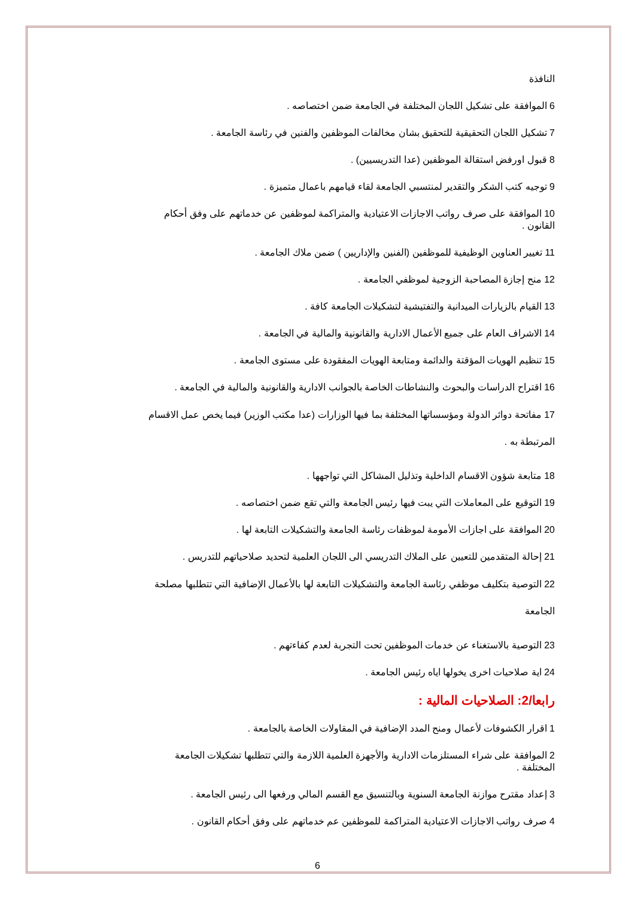النافذة
6 الموافقة على تشكيل اللجان المختلفة في الجامعة ضمن اختصاصه .
7 تشكيل اللجان التحقيقية للتحقيق بشان مخالفات الموظفين والفنين في رئاسة الجامعة .
8 قبول اورفض استقالة الموظفين (عدا التدريسيين) .
9 توجيه كتب الشكر والتقدير لمنتسبي الجامعة لقاء قيامهم باعمال متميزة .
10 الموافقة على صرف رواتب الاجازات الاعتيادية والمتراكمة لموظفين عن خدماتهم على وفق أحكام القانون .
11 تغيير العناوين الوظيفية للموظفين (الفنين والإداريين ) ضمن ملاك الجامعة .
12 منح إجازة المصاحبة الزوجية لموظفي الجامعة .
13 القيام بالزيارات الميدانية والتفتيشية لتشكيلات الجامعة كافة .
14 الاشراف العام على جميع الأعمال الادارية والقانونية والمالية في الجامعة .
15 تنظيم الهويات المؤقتة والدائمة ومتابعة الهويات المفقودة على مستوى الجامعة .
16 اقتراح الدراسات والبحوث والنشاطات الخاصة بالجوانب الادارية والقانونية والمالية في الجامعة .
17 مفاتحة دوائر الدولة ومؤسساتها المختلفة بما فيها الوزارات (عدا مكتب الوزير) فيما يخص عمل الاقسام المرتبطة به .
18 متابعة شؤون الاقسام الداخلية وتذليل المشاكل التي تواجهها .
19 التوقيع على المعاملات التي يبت فيها رئيس الجامعة والتي تقع ضمن اختصاصه .
20 الموافقة على اجازات الأمومة لموظفات رئاسة الجامعة والتشكيلات التابعة لها .
21 إحالة المتقدمين للتعيين على الملاك التدريسي الى اللجان العلمية لتحديد صلاحياتهم للتدريس .
22 التوصية بتكليف موظفي رئاسة الجامعة والتشكيلات التابعة لها بالأعمال الإضافية التي تتطلبها مصلحة الجامعة
23 التوصية بالاستغناء عن خدمات الموظفين تحت التجربة لعدم كفاءتهم .
24 اية صلاحيات اخرى يخولها اياه رئيس الجامعة .
رابعا/2: الصلاحيات المالية :
1 اقرار الكشوفات لأعمال ومنح المدد الإضافية في المقاولات الخاصة بالجامعة .
2 الموافقة على شراء المستلزمات الادارية والأجهزة العلمية اللازمة والتي تتطلبها تشكيلات الجامعة المختلفة .
3 إعداد مقترح موازنة الجامعة السنوية وبالتنسيق مع القسم المالي ورفعها الى رئيس الجامعة .
4 صرف رواتب الاجازات الاعتيادية المتراكمة للموظفين عم خدماتهم على وفق أحكام القانون .
6